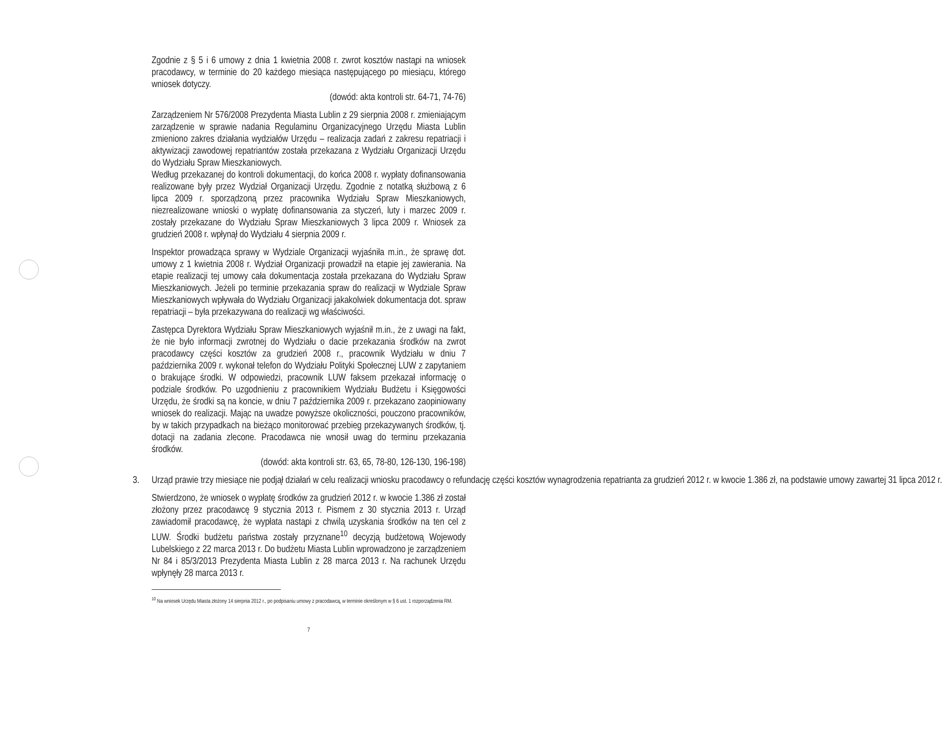Zgodnie z § 5 i 6 umowy z dnia 1 kwietnia 2008 r. zwrot kosztów nastąpi na wniosek pracodawcy, w terminie do 20 każdego miesiąca następującego po miesiącu, którego wniosek dotyczy.
(dowód: akta kontroli str. 64-71, 74-76)
Zarządzeniem Nr 576/2008 Prezydenta Miasta Lublin z 29 sierpnia 2008 r. zmieniającym zarządzenie w sprawie nadania Regulaminu Organizacyjnego Urzędu Miasta Lublin zmieniono zakres działania wydziałów Urzędu – realizacja zadań z zakresu repatriacji i aktywizacji zawodowej repatriantów została przekazana z Wydziału Organizacji Urzędu do Wydziału Spraw Mieszkaniowych.
Według przekazanej do kontroli dokumentacji, do końca 2008 r. wypłaty dofinansowania realizowane były przez Wydział Organizacji Urzędu. Zgodnie z notatką służbową z 6 lipca 2009 r. sporządzoną przez pracownika Wydziału Spraw Mieszkaniowych, niezrealizowane wnioski o wypłatę dofinansowania za styczeń, luty i marzec 2009 r. zostały przekazane do Wydziału Spraw Mieszkaniowych 3 lipca 2009 r. Wniosek za grudzień 2008 r. wpłynął do Wydziału 4 sierpnia 2009 r.
Inspektor prowadząca sprawy w Wydziale Organizacji wyjaśniła m.in., że sprawę dot. umowy z 1 kwietnia 2008 r. Wydział Organizacji prowadził na etapie jej zawierania. Na etapie realizacji tej umowy cała dokumentacja została przekazana do Wydziału Spraw Mieszkaniowych. Jeżeli po terminie przekazania spraw do realizacji w Wydziale Spraw Mieszkaniowych wpływała do Wydziału Organizacji jakakolwiek dokumentacja dot. spraw repatriacji – była przekazywana do realizacji wg właściwości.
Zastępca Dyrektora Wydziału Spraw Mieszkaniowych wyjaśnił m.in., że z uwagi na fakt, że nie było informacji zwrotnej do Wydziału o dacie przekazania środków na zwrot pracodawcy części kosztów za grudzień 2008 r., pracownik Wydziału w dniu 7 października 2009 r. wykonał telefon do Wydziału Polityki Społecznej LUW z zapytaniem o brakujące środki. W odpowiedzi, pracownik LUW faksem przekazał informację o podziale środków. Po uzgodnieniu z pracownikiem Wydziału Budżetu i Księgowości Urzędu, że środki są na koncie, w dniu 7 października 2009 r. przekazano zaopiniowany wniosek do realizacji. Mając na uwadze powyższe okoliczności, pouczono pracowników, by w takich przypadkach na bieżąco monitorować przebieg przekazywanych środków, tj. dotacji na zadania zlecone. Pracodawca nie wnosił uwag do terminu przekazania środków.
(dowód: akta kontroli str. 63, 65, 78-80, 126-130, 196-198)
3. Urząd prawie trzy miesiące nie podjął działań w celu realizacji wniosku pracodawcy o refundację części kosztów wynagrodzenia repatrianta za grudzień 2012 r. w kwocie 1.386 zł, na podstawie umowy zawartej 31 lipca 2012 r.
Stwierdzono, że wniosek o wypłatę środków za grudzień 2012 r. w kwocie 1.386 zł został złożony przez pracodawcę 9 stycznia 2013 r. Pismem z 30 stycznia 2013 r. Urząd zawiadomił pracodawcę, że wypłata nastąpi z chwilą uzyskania środków na ten cel z LUW. Środki budżetu państwa zostały przyznane<sup>10</sup> decyzją budżetową Wojewody Lubelskiego z 22 marca 2013 r. Do budżetu Miasta Lublin wprowadzono je zarządzeniem Nr 84 i 85/3/2013 Prezydenta Miasta Lublin z 28 marca 2013 r. Na rachunek Urzędu wpłynęły 28 marca 2013 r.
<sup>10</sup> Na wniosek Urzędu Miasta złożony 14 sierpnia 2012 r., po podpisaniu umowy z pracodawcą, w terminie określonym w § 6 ust. 1 rozporządzenia RM.
7